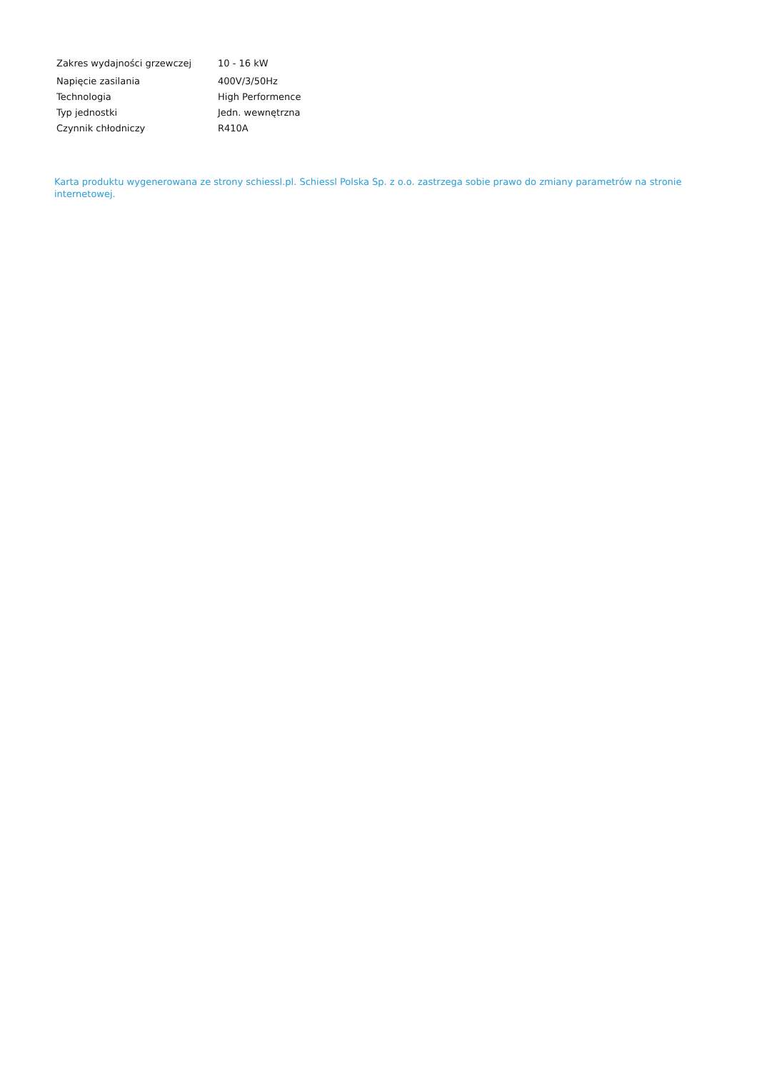| Zakres wydajności grzewczej | 10 - 16 kW |
| Napięcie zasilania | 400V/3/50Hz |
| Technologia | High Performence |
| Typ jednostki | Jedn. wewnętrzna |
| Czynnik chłodniczy | R410A |
Karta produktu wygenerowana ze strony schiessl.pl. Schiessl Polska Sp. z o.o. zastrzega sobie prawo do zmiany parametrów na stronie internetowej.